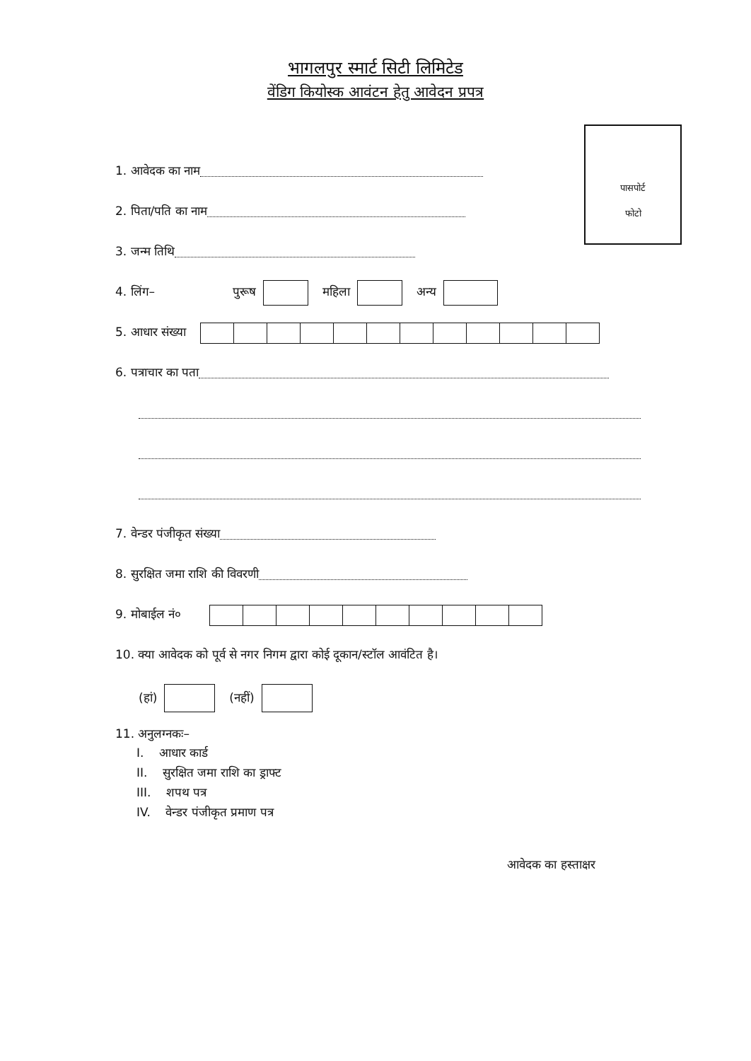भागलपुर स्मार्ट सिटी लिमिटेड
वेंडिग कियोस्क आवंटन हेतु आवेदन प्रपत्र
पासपोर्ट
फोटो
1. आवेदक का नाम
2. पिता/पति का नाम
3. जन्म तिथि
4. लिंग– पुरूष महिला अन्य
5. आधार संख्या
6. पत्राचार का पता
7. वेन्डर पंजीकृत संख्या
8. सुरक्षित जमा राशि की विवरणी
9. मोबाईल नं०
10. क्या आवेदक को पूर्व से नगर निगम द्वारा कोई दूकान/स्टॉल आवंटित है।
(हां) (नहीं)
11. अनुलग्नकः–
I. आधार कार्ड
II. सुरक्षित जमा राशि का ड्राफ्ट
III. शपथ पत्र
IV. वेन्डर पंजीकृत प्रमाण पत्र
आवेदक का हस्ताक्षर